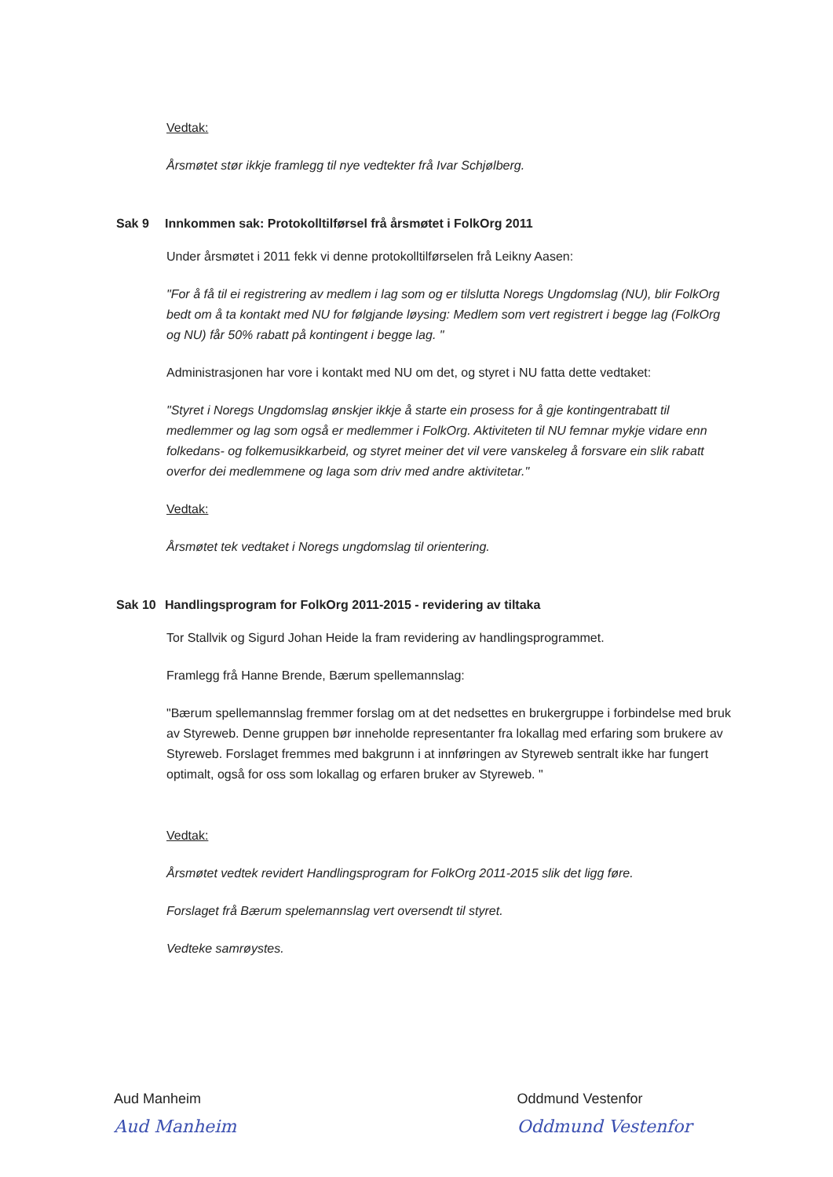Vedtak:
Årsmøtet stør ikkje framlegg til nye vedtekter frå Ivar Schjølberg.
Sak 9 Innkommen sak: Protokolltilførsel frå årsmøtet i FolkOrg 2011
Under årsmøtet i 2011 fekk vi denne protokolltilførselen frå Leikny Aasen:
"For å få til ei registrering av medlem i lag som og er tilslutta Noregs Ungdomslag (NU), blir FolkOrg bedt om å ta kontakt med NU for følgjande løysing: Medlem som vert registrert i begge lag (FolkOrg og NU) får 50% rabatt på kontingent i begge lag. "
Administrasjonen har vore i kontakt med NU om det, og styret i NU fatta dette vedtaket:
"Styret i Noregs Ungdomslag ønskjer ikkje å starte ein prosess for å gje kontingentrabatt til medlemmer og lag som også er medlemmer i FolkOrg. Aktiviteten til NU femnar mykje vidare enn folkedans- og folkemusikkarbeid, og styret meiner det vil vere vanskeleg å forsvare ein slik rabatt overfor dei medlemmene og laga som driv med andre aktivitetar."
Vedtak:
Årsmøtet tek vedtaket i Noregs ungdomslag til orientering.
Sak 10 Handlingsprogram for FolkOrg 2011-2015 - revidering av tiltaka
Tor Stallvik og Sigurd Johan Heide la fram revidering av handlingsprogrammet.
Framlegg frå Hanne Brende, Bærum spellemannslag:
"Bærum spellemannslag fremmer forslag om at det nedsettes en brukergruppe i forbindelse med bruk av Styreweb. Denne gruppen bør inneholde representanter fra lokallag med erfaring som brukere av Styreweb. Forslaget fremmes med bakgrunn i at innføringen av Styreweb sentralt ikke har fungert optimalt, også for oss som lokallag og erfaren bruker av Styreweb. "
Vedtak:
Årsmøtet vedtek revidert Handlingsprogram for FolkOrg 2011-2015 slik det ligg føre.
Forslaget frå Bærum spelemannslag vert oversendt til styret.
Vedteke samrøystes.
Aud Manheim
Aud Manheim
Oddmund Vestenfor
Oddmund Vestenfor